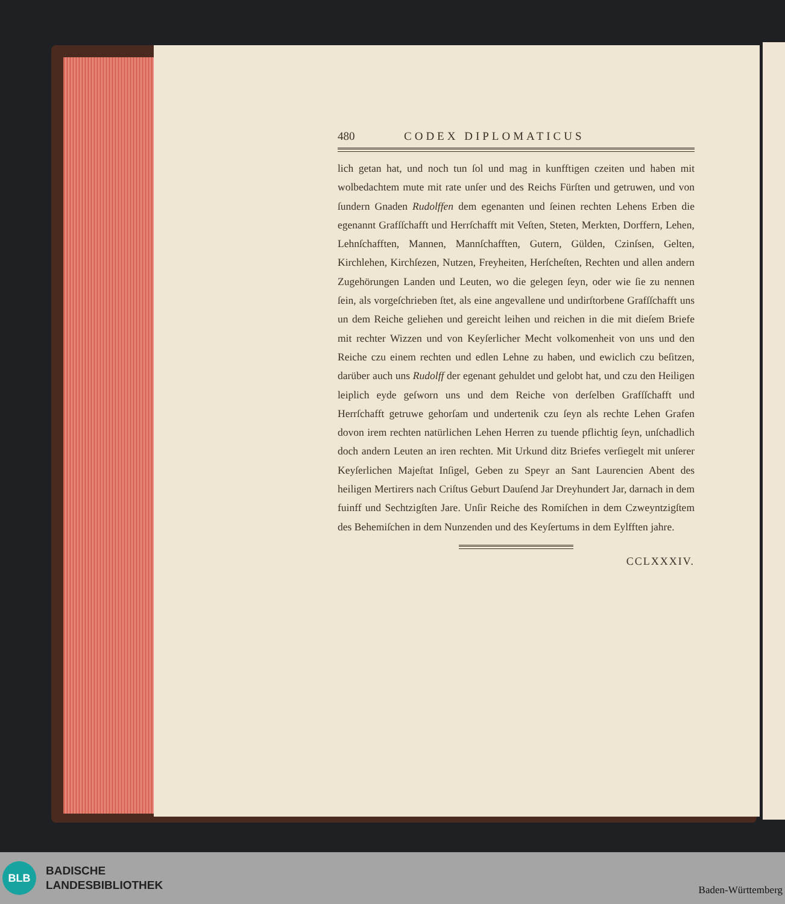480 CODEX DIPLOMATICUS
lich getan hat, und noch tun ſol und mag in kunfftigen czeiten und haben mit wolbedachtem mute mit rate unſer und des Reichs Fürſten und getruwen, und von ſundern Gnaden Rudolffen dem egenanten und ſeinen rechten Lehens Erben die egenannt Grafſſchafft und Herrſchafft mit Veſten, Steten, Merkten, Dorffern, Lehen, Lehnſchafften, Mannen, Mannſchafften, Gutern, Gülden, Czinſsen, Gelten, Kirchlehen, Kirchſezen, Nutzen, Freyheiten, Herſcheſten, Rechten und allen andern Zugehörungen Landen und Leuten, wo die gelegen ſeyn, oder wie ſie zu nennen ſein, als vorgeſchrieben ſtet, als eine angevallene und undirſtorbene Grafſſchafft uns un dem Reiche geliehen und gereicht leihen und reichen in die mit dieſem Briefe mit rechter Wizzen und von Keyſerlicher Mecht volkomenheit von uns und den Reiche czu einem rechten und edlen Lehne zu haben, und ewiclich czu beſitzen, darüber auch uns Rudolff der egenant gehuldet und gelobt hat, und czu den Heiligen leiplich eyde geſworn uns und dem Reiche von derſelben Grafſſchafft und Herrſchafft getruwe gehorſam und undertenik czu ſeyn als rechte Lehen Grafen dovon irem rechten natürlichen Lehen Herren zu tuende pflichtig ſeyn, unſchadlich doch andern Leuten an iren rechten. Mit Urkund ditz Briefes verſiegelt mit unſerer Keyſerlichen Majeſtat Inſigel, Geben zu Speyr an Sant Laurencien Abent des heiligen Mertirers nach Criſtus Geburt Dauſend Jar Dreyhundert Jar, darnach in dem fuinff und Sechtzigſten Jare. Unſir Reiche des Romiſchen in dem Czweyntzigſtem des Behemiſchen in dem Nunzenden und des Keyſertums in dem Eylfften jahre.
CCLXXXIV.
BLB
BADISCHE
LANDESBIBLIOTHEK
Baden-Württemberg